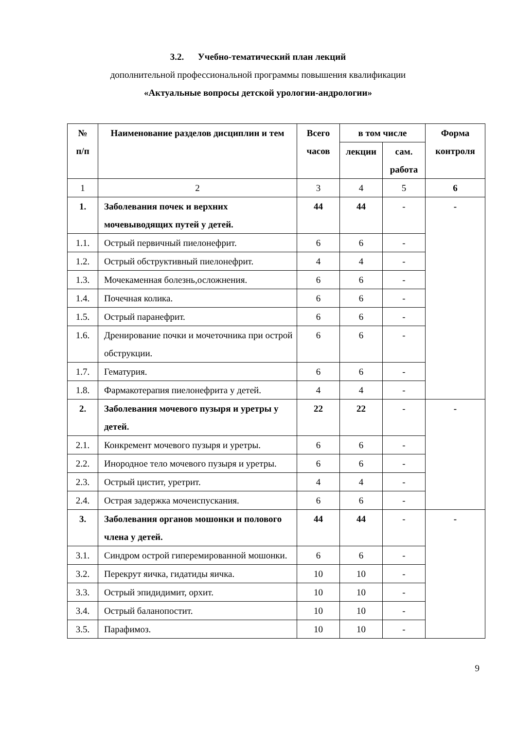3.2. Учебно-тематический план лекций
дополнительной профессиональной программы повышения квалификации
«Актуальные вопросы детской урологии-андрологии»
| № п/п | Наименование разделов дисциплин и тем | Всего часов | в том числе | | Форма контроля |
| --- | --- | --- | --- | --- | --- |
| | | | лекции | сам. работа | |
| 1 | 2 | 3 | 4 | 5 | 6 |
| 1. | Заболевания почек и верхних мочевыводящих путей у детей. | 44 | 44 | - | - |
| 1.1. | Острый первичный пиелонефрит. | 6 | 6 | - | |
| 1.2. | Острый обструктивный пиелонефрит. | 4 | 4 | - | |
| 1.3. | Мочекаменная болезнь,осложнения. | 6 | 6 | - | |
| 1.4. | Почечная колика. | 6 | 6 | - | |
| 1.5. | Острый паранефрит. | 6 | 6 | - | |
| 1.6. | Дренирование почки и мочеточника при острой обструкции. | 6 | 6 | - | |
| 1.7. | Гематурия. | 6 | 6 | - | |
| 1.8. | Фармакотерапия пиелонефрита у детей. | 4 | 4 | - | |
| 2. | Заболевания мочевого пузыря и уретры у детей. | 22 | 22 | - | - |
| 2.1. | Конкремент мочевого пузыря и уретры. | 6 | 6 | - | |
| 2.2. | Инородное тело мочевого пузыря и уретры. | 6 | 6 | - | |
| 2.3. | Острый цистит, уретрит. | 4 | 4 | - | |
| 2.4. | Острая задержка мочеиспускания. | 6 | 6 | - | |
| 3. | Заболевания органов мошонки и полового члена у детей. | 44 | 44 | - | - |
| 3.1. | Синдром острой гиперемированной мошонки. | 6 | 6 | - | |
| 3.2. | Перекрут яичка, гидатиды яичка. | 10 | 10 | - | |
| 3.3. | Острый эпидидимит, орхит. | 10 | 10 | - | |
| 3.4. | Острый баланопостит. | 10 | 10 | - | |
| 3.5. | Парафимоз. | 10 | 10 | - | |
9